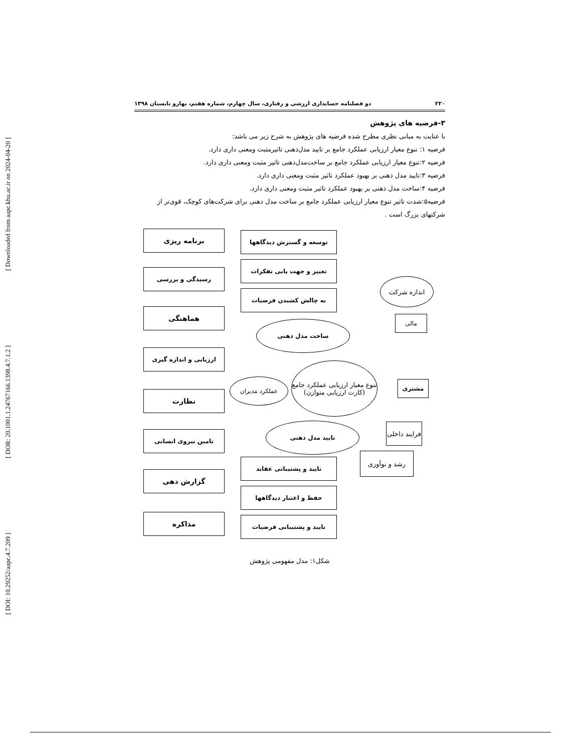[ DOI: 10.29252/aapc.4.7.209 ] [ DOR: 20.1001.1.24767166.1398.4.7.1.2 ] [ Downloaded from aapc.khu.ac.ir on 2024-04-20 ]
۲۲۰ دو فصلنامه حسابداری ارزشی و رفتاری، سال چهارم، شماره هفتم، بهارو تابستان ۱۳۹۸
۳-فرضیه های پژوهش
با عنایت به مبانی نظری مطرح شده فرضیه های پژوهش به شرح زیر می باشد:
فرضیه ۱: تنوع معیار ارزیابی عملکرد جامع بر تایید مدل‌ذهنی تاثیرمثبت ومعنی داری دارد.
فرضیه ۲:تنوع معیار ارزیابی عملکرد جامع بر ساخت‌مدل‌ذهنی تاثیر مثبت ومعنی داری دارد.
فرضیه ۳:تایید مدل ذهنی بر بهبود عملکرد تاثیر مثبت ومعنی داری دارد.
فرضیه ۴:ساخت مدل ذهنی بر بهبود عملکرد تاثیر مثبت ومعنی داری دارد.
فرضیه۵:شدت تاثیر تنوع معیار ارزیابی عملکرد جامع بر ساخت مدل ذهنی برای شرکت‌های کوچک، قوی‌تر از شرکتهای بزرگ است .
برنامه ریزی
رسیدگی و بررسی
هماهنگی
ارزیابی و اندازه گیری
نظارت
تامین نیروی انسانی
گزارش دهی
مذاکره
توسعه و گسترش دیدگاهها
تغییر و جهت یابی تفکرات
به چالش کشیدن فرضیات
تایید و پشتیبانی عقاید
حفظ و اعتبار دیدگاهها
تایید و پشتیبانی فرضیات
اندازه شرکت
مالی
ساخت مدل ذهنی
تنوع معیار ارزیابی عملکرد جامع (کارت ارزیابی متوازن)
عملکرد مدیران مشتری
تایید مدل ذهنی
فرایند داخلی
رشد و نوآوری
شکل۱: مدل مفهومی پژوهش